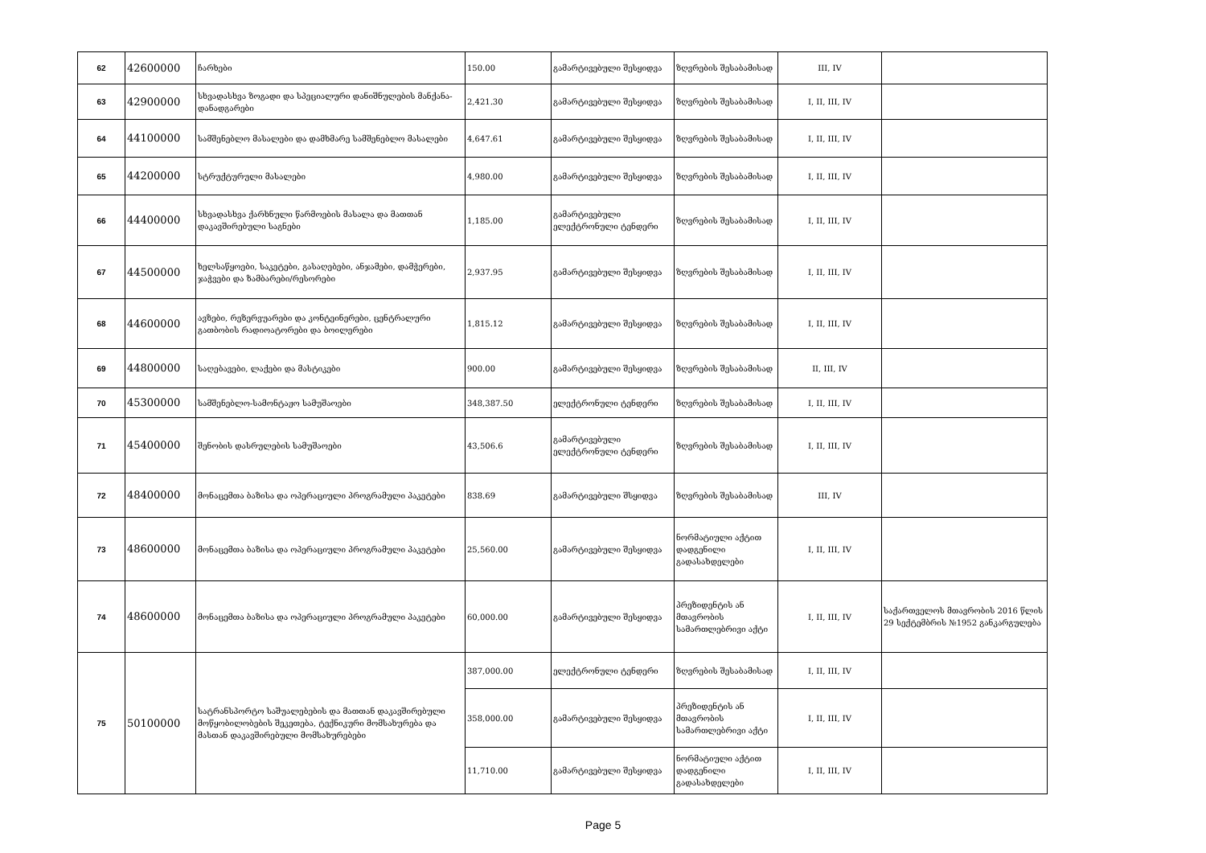| 62 | 42600000 | ჩარხები | 150.00 | გამარტივებული შესყიდვა | ზღვრების შესაბამისად | III, IV | |
| 63 | 42900000 | სხვადასხვა ზოგადი და სპეციალური დანიშნულების მანქანა-დანადგარები | 2,421.30 | გამარტივებული შესყიდვა | ზღვრების შესაბამისად | I, II, III, IV | |
| 64 | 44100000 | სამშენებლო მასალები და დამხმარე სამშენებლო მასალები | 4,647.61 | გამარტივებული შესყიდვა | ზღვრების შესაბამისად | I, II, III, IV | |
| 65 | 44200000 | სტრუქტურული მასალები | 4,980.00 | გამარტივებული შესყიდვა | ზღვრების შესაბამისად | I, II, III, IV | |
| 66 | 44400000 | სხვადასხვა ქარხნული წარმოების მასალა და მათთან დაკავშირებული საგნები | 1,185.00 | გამარტივებული ელექტრონული ტენდერი | ზღვრების შესაბამისად | I, II, III, IV | |
| 67 | 44500000 | ხელსაწყოები, საკეტები, გასაღებები, ანჯამები, დამჭერები, ჯაჭვები და ზამბარები/რესორები | 2,937.95 | გამარტივებული შესყიდვა | ზღვრების შესაბამისად | I, II, III, IV | |
| 68 | 44600000 | ავზები, რეზერვუარები და კონტეინერები, ცენტრალური გათბობის რადიოატორები და ბოილერები | 1,815.12 | გამარტივებული შესყიდვა | ზღვრების შესაბამისად | I, II, III, IV | |
| 69 | 44800000 | საღებავები, ლაქები და მასტიკები | 900.00 | გამარტივებული შესყიდვა | ზღვრების შესაბამისად | II, III, IV | |
| 70 | 45300000 | სამშენებლო-სამონტაჟო სამუშაოები | 348,387.50 | ელექტრონული ტენდერი | ზღვრების შესაბამისად | I, II, III, IV | |
| 71 | 45400000 | შენობის დასრულების სამუშაოები | 43,506.6 | გამარტივებული ელექტრონული ტენდერი | ზღვრების შესაბამისად | I, II, III, IV | |
| 72 | 48400000 | მონაცემთა ბაზისა და ოპერაციული პროგრამული პაკეტები | 838.69 | გამარტივებული შსყიდვა | ზღვრების შესაბამისად | III, IV | |
| 73 | 48600000 | მონაცემთა ბაზისა და ოპერაციული პროგრამული პაკეტები | 25,560.00 | გამარტივებული შესყიდვა | ნორმატიული აქტით დადგენილი გადასახდელები | I, II, III, IV | |
| 74 | 48600000 | მონაცემთა ბაზისა და ოპერაციული პროგრამული პაკეტები | 60,000.00 | გამარტივებული შესყიდვა | პრეზიდენტის ან მთავრობის სამართლებრივი აქტი | I, II, III, IV | საქართველოს მთავრობის 2016 წლის 29 სექტემბრის №1952 განკარგულება |
| 75 | 50100000 | სატრანსპორტო საშუალებების და მათთან დაკავშირებული მოწყობილობების შეკეთება, ტექნიკური მომსახურება და მასთან დაკავშირებული მომსახურებები | 387,000.00 | ელექტრონული ტენდერი | ზღვრების შესაბამისად | I, II, III, IV | |
| | | | 358,000.00 | გამარტივებული შესყიდვა | პრეზიდენტის ან მთავრობის სამართლებრივი აქტი | I, II, III, IV | |
| | | | 11,710.00 | გამარტივებული შესყიდვა | ნორმატიული აქტით დადგენილი გადასახდელები | I, II, III, IV | |
Page 5